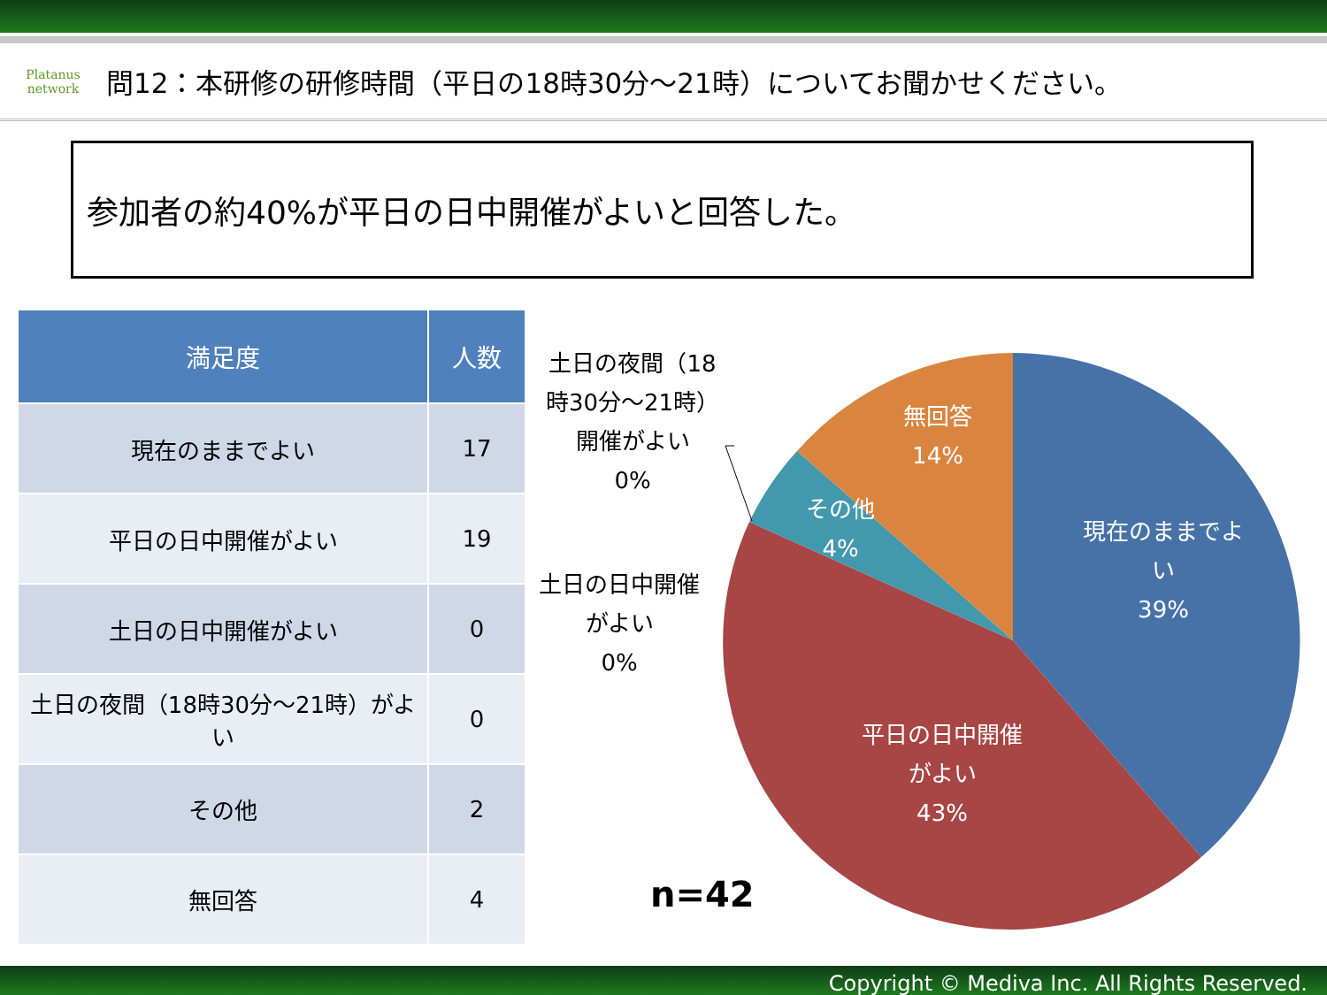Platanus
network
問12：本研修の研修時間（平日の18時30分～21時）についてお聞かせください。
参加者の約40%が平日の日中開催がよいと回答した。
| 満足度 | 人数 |
| --- | --- |
| 現在のままでよい | 17 |
| 平日の日中開催がよい | 19 |
| 土日の日中開催がよい | 0 |
| 土日の夜間（18時30分～21時）がよい | 0 |
| その他 | 2 |
| 無回答 | 4 |
土日の夜間（18時30分～21時）開催がよい
0%
土日の日中開催がよい
0%
現在のままでよい
39%
平日の日中開催がよい
43%
その他
4%
無回答
14%
n=42
Copyright © Mediva Inc. All Rights Reserved.